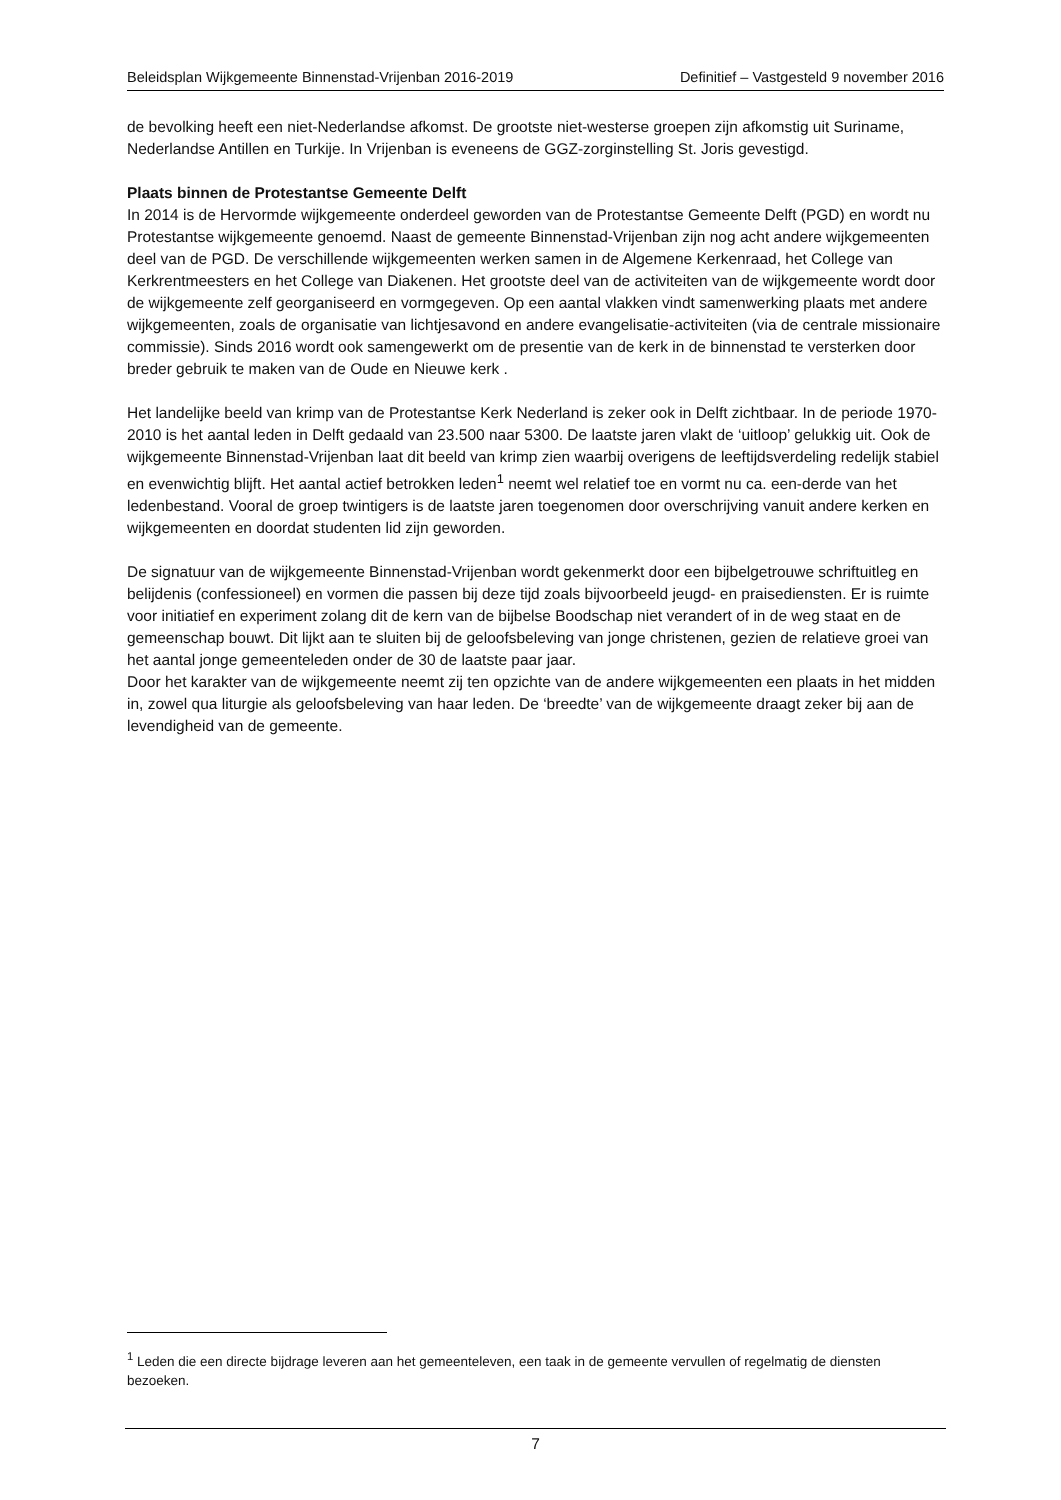Beleidsplan Wijkgemeente Binnenstad-Vrijenban 2016-2019 Definitief – Vastgesteld 9 november 2016
de bevolking heeft een niet-Nederlandse afkomst. De grootste niet-westerse groepen zijn afkomstig uit Suriname, Nederlandse Antillen en Turkije. In Vrijenban is eveneens de GGZ-zorginstelling St. Joris gevestigd.
Plaats binnen de Protestantse Gemeente Delft
In 2014 is de Hervormde wijkgemeente onderdeel geworden van de Protestantse Gemeente Delft (PGD) en wordt nu Protestantse wijkgemeente genoemd. Naast de gemeente Binnenstad-Vrijenban zijn nog acht andere wijkgemeenten deel van de PGD. De verschillende wijkgemeenten werken samen in de Algemene Kerkenraad, het College van Kerkrentmeesters en het College van Diakenen. Het grootste deel van de activiteiten van de wijkgemeente wordt door de wijkgemeente zelf georganiseerd en vormgegeven. Op een aantal vlakken vindt samenwerking plaats met andere wijkgemeenten, zoals de organisatie van lichtjesavond en andere evangelisatie-activiteiten (via de centrale missionaire commissie). Sinds 2016 wordt ook samengewerkt om de presentie van de kerk in de binnenstad te versterken door breder gebruik te maken van de Oude en Nieuwe kerk .
Het landelijke beeld van krimp van de Protestantse Kerk Nederland is zeker ook in Delft zichtbaar. In de periode 1970-2010 is het aantal leden in Delft gedaald van 23.500 naar 5300. De laatste jaren vlakt de ‘uitloop’ gelukkig uit. Ook de wijkgemeente Binnenstad-Vrijenban laat dit beeld van krimp zien waarbij overigens de leeftijdsverdeling redelijk stabiel en evenwichtig blijft. Het aantal actief betrokken leden<sup>1</sup> neemt wel relatief toe en vormt nu ca. een-derde van het ledenbestand. Vooral de groep twintigers is de laatste jaren toegenomen door overschrijving vanuit andere kerken en wijkgemeenten en doordat studenten lid zijn geworden.
De signatuur van de wijkgemeente Binnenstad-Vrijenban wordt gekenmerkt door een bijbelgetrouwe schriftuitleg en belijdenis (confessioneel) en vormen die passen bij deze tijd zoals bijvoorbeeld jeugd- en praisediensten. Er is ruimte voor initiatief en experiment zolang dit de kern van de bijbelse Boodschap niet verandert of in de weg staat en de gemeenschap bouwt. Dit lijkt aan te sluiten bij de geloofsbeleving van jonge christenen, gezien de relatieve groei van het aantal jonge gemeenteleden onder de 30 de laatste paar jaar.
Door het karakter van de wijkgemeente neemt zij ten opzichte van de andere wijkgemeenten een plaats in het midden in, zowel qua liturgie als geloofsbeleving van haar leden. De ‘breedte’ van de wijkgemeente draagt zeker bij aan de levendigheid van de gemeente.
<sup>1</sup> Leden die een directe bijdrage leveren aan het gemeenteleven, een taak in de gemeente vervullen of regelmatig de diensten bezoeken.
7